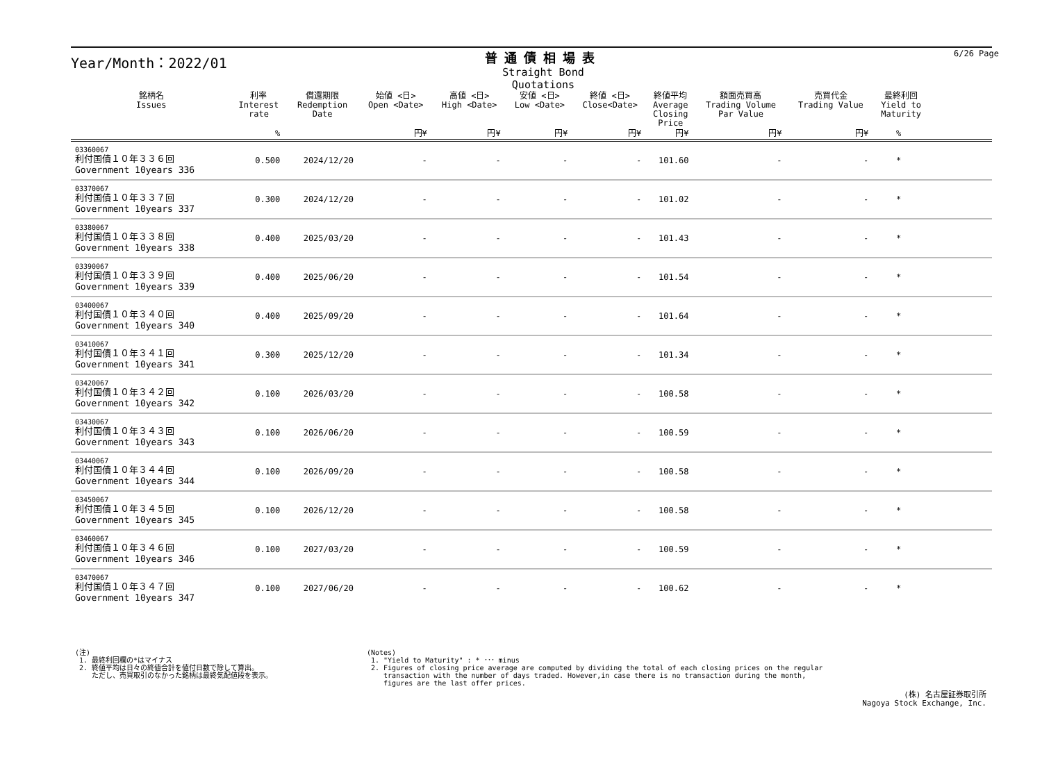Year/Month：2022/01
普通債相場表
Straight Bond Quotations
6/26 Page
| 銘柄名 Issues | 利率 Interest rate | 償還期限 Redemption Date | 始値 <日> Open <Date> | 高値 <日> High <Date> | 安値 <日> Low <Date> | 終値 <日> Close<Date> | 終値平均 Average Closing Price | 額面売買高 Trading Volume Par Value | 売買代金 Trading Value | 最終利回 Yield to Maturity | |
| --- | --- | --- | --- | --- | --- | --- | --- | --- | --- | --- | --- |
| | % | | 円¥ | 円¥ | 円¥ | 円¥ | 円¥ | 円¥ | 円¥ | % | |
| 03360067 利付国債１０年３３６回 Government 10years 336 | 0.500 | 2024/12/20 | - | - | - | - | 101.60 | - | - | * | |
| 03370067 利付国債１０年３３７回 Government 10years 337 | 0.300 | 2024/12/20 | - | - | - | - | 101.02 | - | - | * | |
| 03380067 利付国債１０年３３８回 Government 10years 338 | 0.400 | 2025/03/20 | - | - | - | - | 101.43 | - | - | * | |
| 03390067 利付国債１０年３３９回 Government 10years 339 | 0.400 | 2025/06/20 | - | - | - | - | 101.54 | - | - | * | |
| 03400067 利付国債１０年３４０回 Government 10years 340 | 0.400 | 2025/09/20 | - | - | - | - | 101.64 | - | - | * | |
| 03410067 利付国債１０年３４１回 Government 10years 341 | 0.300 | 2025/12/20 | - | - | - | - | 101.34 | - | - | * | |
| 03420067 利付国債１０年３４２回 Government 10years 342 | 0.100 | 2026/03/20 | - | - | - | - | 100.58 | - | - | * | |
| 03430067 利付国債１０年３４３回 Government 10years 343 | 0.100 | 2026/06/20 | - | - | - | - | 100.59 | - | - | * | |
| 03440067 利付国債１０年３４４回 Government 10years 344 | 0.100 | 2026/09/20 | - | - | - | - | 100.58 | - | - | * | |
| 03450067 利付国債１０年３４５回 Government 10years 345 | 0.100 | 2026/12/20 | - | - | - | - | 100.58 | - | - | * | |
| 03460067 利付国債１０年３４６回 Government 10years 346 | 0.100 | 2027/03/20 | - | - | - | - | 100.59 | - | - | * | |
| 03470067 利付国債１０年３４７回 Government 10years 347 | 0.100 | 2027/06/20 | - | - | - | - | 100.62 | - | - | * | |
(注)
1. 最終利回欄の*はマイナス
2. 終値平均は日々の終値合計を値付日数で除して算出。
ただし、売買取引のなかった銘柄は最終気配値段を表示。
(Notes)
1. "Yield to Maturity" : * ･･･ minus
2. Figures of closing price average are computed by dividing the total of each closing prices on the regular
transaction with the number of days traded. However,in case there is no transaction during the month,
figures are the last offer prices.
(株) 名古屋証券取引所
Nagoya Stock Exchange, Inc.